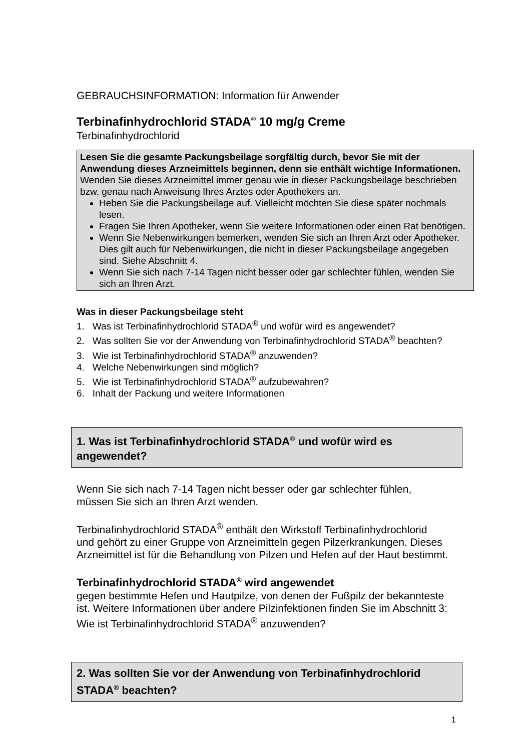GEBRAUCHSINFORMATION: Information für Anwender
Terbinafinhydrochlorid STADA<sup>®</sup> 10 mg/g Creme
Terbinafinhydrochlorid
Lesen Sie die gesamte Packungsbeilage sorgfältig durch, bevor Sie mit der Anwendung dieses Arzneimittels beginnen, denn sie enthält wichtige Informationen.
Wenden Sie dieses Arzneimittel immer genau wie in dieser Packungsbeilage beschrieben bzw. genau nach Anweisung Ihres Arztes oder Apothekers an.
Heben Sie die Packungsbeilage auf. Vielleicht möchten Sie diese später nochmals lesen.
Fragen Sie Ihren Apotheker, wenn Sie weitere Informationen oder einen Rat benötigen.
Wenn Sie Nebenwirkungen bemerken, wenden Sie sich an Ihren Arzt oder Apotheker. Dies gilt auch für Nebenwirkungen, die nicht in dieser Packungsbeilage angegeben sind. Siehe Abschnitt 4.
Wenn Sie sich nach 7-14 Tagen nicht besser oder gar schlechter fühlen, wenden Sie sich an Ihren Arzt.
Was in dieser Packungsbeilage steht
1. Was ist Terbinafinhydrochlorid STADA<sup>®</sup> und wofür wird es angewendet?
2. Was sollten Sie vor der Anwendung von Terbinafinhydrochlorid STADA<sup>®</sup> beachten?
3. Wie ist Terbinafinhydrochlorid STADA<sup>®</sup> anzuwenden?
4. Welche Nebenwirkungen sind möglich?
5. Wie ist Terbinafinhydrochlorid STADA<sup>®</sup> aufzubewahren?
6. Inhalt der Packung und weitere Informationen
1. Was ist Terbinafinhydrochlorid STADA<sup>®</sup> und wofür wird es angewendet?
Wenn Sie sich nach 7-14 Tagen nicht besser oder gar schlechter fühlen,
müssen Sie sich an Ihren Arzt wenden.
Terbinafinhydrochlorid STADA<sup>®</sup> enthält den Wirkstoff Terbinafinhydrochlorid
und gehört zu einer Gruppe von Arzneimitteln gegen Pilzerkrankungen. Dieses
Arzneimittel ist für die Behandlung von Pilzen und Hefen auf der Haut bestimmt.
Terbinafinhydrochlorid STADA<sup>®</sup> wird angewendet
gegen bestimmte Hefen und Hautpilze, von denen der Fußpilz der bekannteste
ist. Weitere Informationen über andere Pilzinfektionen finden Sie im Abschnitt 3:
Wie ist Terbinafinhydrochlorid STADA<sup>®</sup> anzuwenden?
2. Was sollten Sie vor der Anwendung von Terbinafinhydrochlorid STADA<sup>®</sup> beachten?
1